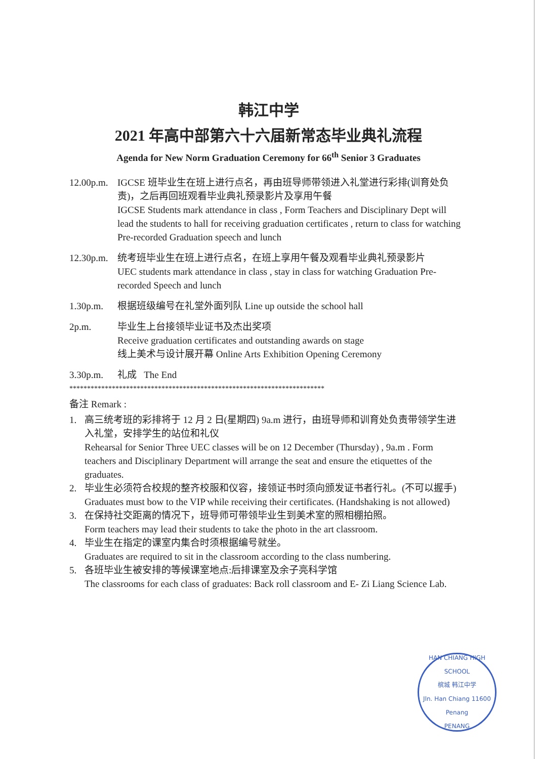韩江中学
2021 年高中部第六十六届新常态毕业典礼流程
Agenda for New Norm Graduation Ceremony for 66<sup>th</sup> Senior 3 Graduates
12.00p.m.
IGCSE 班毕业生在班上进行点名，再由班导师带领进入礼堂进行彩排(训育处负责)，之后再回班观看毕业典礼预录影片及享用午餐
IGCSE Students mark attendance in class , Form Teachers and Disciplinary Dept will lead the students to hall for receiving graduation certificates , return to class for watching Pre-recorded Graduation speech and lunch
12.30p.m.
统考班毕业生在班上进行点名，在班上享用午餐及观看毕业典礼预录影片
UEC students mark attendance in class , stay in class for watching Graduation Pre-recorded Speech and lunch
1.30p.m. 根据班级编号在礼堂外面列队 Line up outside the school hall
2p.m. 毕业生上台接领毕业证书及杰出奖项
Receive graduation certificates and outstanding awards on stage
线上美术与设计展开幕 Online Arts Exhibition Opening Ceremony
3.30p.m. 礼成 The End
************************************************************************
备注 Remark :
1. 高三统考班的彩排将于 12 月 2 日(星期四) 9a.m 进行，由班导师和训育处负责带领学生进入礼堂，安排学生的站位和礼仪
Rehearsal for Senior Three UEC classes will be on 12 December (Thursday) , 9a.m . Form teachers and Disciplinary Department will arrange the seat and ensure the etiquettes of the graduates.
2. 毕业生必须符合校规的整齐校服和仪容，接领证书时须向颁发证书者行礼。(不可以握手)
Graduates must bow to the VIP while receiving their certificates. (Handshaking is not allowed)
3. 在保持社交距离的情况下，班导师可带领毕业生到美术室的照相棚拍照。
Form teachers may lead their students to take the photo in the art classroom.
4. 毕业生在指定的课室内集合时须根据编号就坐。
Graduates are required to sit in the classroom according to the class numbering.
5. 各班毕业生被安排的等候课室地点:后排课室及余子亮科学馆
The classrooms for each class of graduates: Back roll classroom and E- Zi Liang Science Lab.
HAN CHIANG HIGH SCHOOL
槟城 韩江中学
Jln. Han Chiang 11600 Penang
PENANG